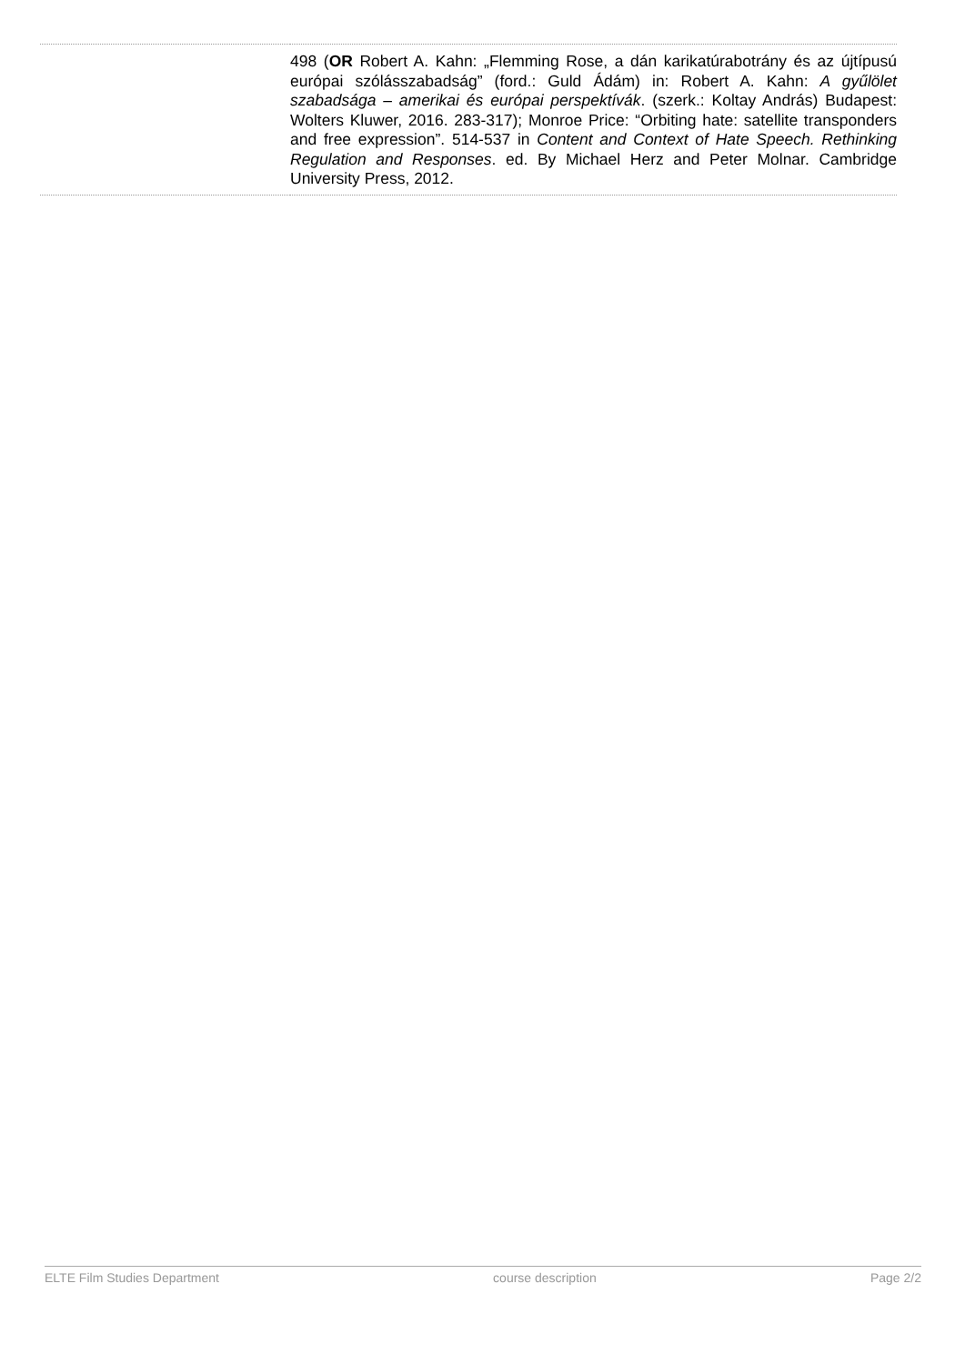| | 498 ( OR Robert A. Kahn: „Flemming Rose, a dán karikatúrabotrány és az újtípusú európai szólásszabadság” (ford.: Guld Ádám) in: Robert A. Kahn: A gyűlölet szabadsága – amerikai és európai perspektívák . (szerk.: Koltay András) Budapest: Wolters Kluwer, 2016. 283-317); Monroe Price: “Orbiting hate: satellite transponders and free expression”. 514-537 in Content and Context of Hate Speech. Rethinking Regulation and Responses . ed. By Michael Herz and Peter Molnar. Cambridge University Press, 2012. |
ELTE Film Studies Department course description Page 2/2